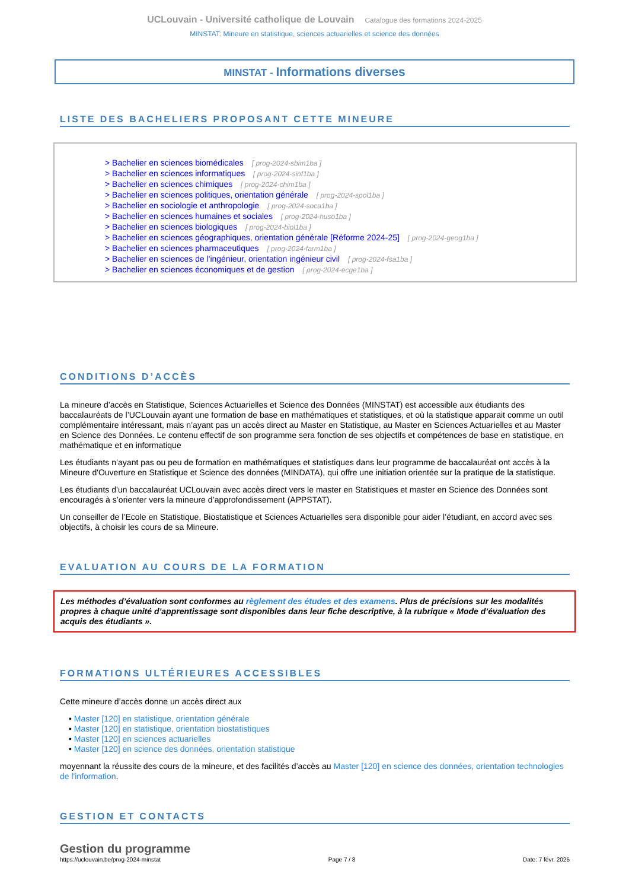UCLouvain - Université catholique de Louvain Catalogue des formations 2024-2025
MINSTAT: Mineure en statistique, sciences actuarielles et science des données
MINSTAT - Informations diverses
LISTE DES BACHELIERS PROPOSANT CETTE MINEURE
> Bachelier en sciences biomédicales [ prog-2024-sbim1ba ]
> Bachelier en sciences informatiques [ prog-2024-sinf1ba ]
> Bachelier en sciences chimiques [ prog-2024-chim1ba ]
> Bachelier en sciences politiques, orientation générale [ prog-2024-spol1ba ]
> Bachelier en sociologie et anthropologie [ prog-2024-soca1ba ]
> Bachelier en sciences humaines et sociales [ prog-2024-huso1ba ]
> Bachelier en sciences biologiques [ prog-2024-biol1ba ]
> Bachelier en sciences géographiques, orientation générale [Réforme 2024-25] [ prog-2024-geog1ba ]
> Bachelier en sciences pharmaceutiques [ prog-2024-farm1ba ]
> Bachelier en sciences de l'ingénieur, orientation ingénieur civil [ prog-2024-fsa1ba ]
> Bachelier en sciences économiques et de gestion [ prog-2024-ecge1ba ]
CONDITIONS D’ACCÈS
La mineure d’accès en Statistique, Sciences Actuarielles et Science des Données (MINSTAT) est accessible aux étudiants des baccalauréats de l’UCLouvain ayant une formation de base en mathématiques et statistiques, et où la statistique apparait comme un outil complémentaire intéressant, mais n’ayant pas un accès direct au Master en Statistique, au Master en Sciences Actuarielles et au Master en Science des Données. Le contenu effectif de son programme sera fonction de ses objectifs et compétences de base en statistique, en mathématique et en informatique
Les étudiants n’ayant pas ou peu de formation en mathématiques et statistiques dans leur programme de baccalauréat ont accès à la Mineure d'Ouverture en Statistique et Science des données (MINDATA), qui offre une initiation orientée sur la pratique de la statistique.
Les étudiants d’un baccalauréat UCLouvain avec accès direct vers le master en Statistiques et master en Science des Données sont encouragés à s’orienter vers la mineure d’approfondissement (APPSTAT).
Un conseiller de l’Ecole en Statistique, Biostatistique et Sciences Actuarielles sera disponible pour aider l’étudiant, en accord avec ses objectifs, à choisir les cours de sa Mineure.
EVALUATION AU COURS DE LA FORMATION
Les méthodes d’évaluation sont conformes au règlement des études et des examens. Plus de précisions sur les modalités propres à chaque unité d’apprentissage sont disponibles dans leur fiche descriptive, à la rubrique « Mode d’évaluation des acquis des étudiants ».
FORMATIONS ULTÉRIEURES ACCESSIBLES
Cette mineure d’accès donne un accès direct aux
• Master [120] en statistique, orientation générale
• Master [120] en statistique, orientation biostatistiques
• Master [120] en sciences actuarielles
• Master [120] en science des données, orientation statistique
moyennant la réussite des cours de la mineure, et des facilités d’accès au Master [120] en science des données, orientation technologies de l'information.
GESTION ET CONTACTS
Gestion du programme
https://uclouvain.be/prog-2024-minstat Page 7 / 8 Date: 7 févr. 2025